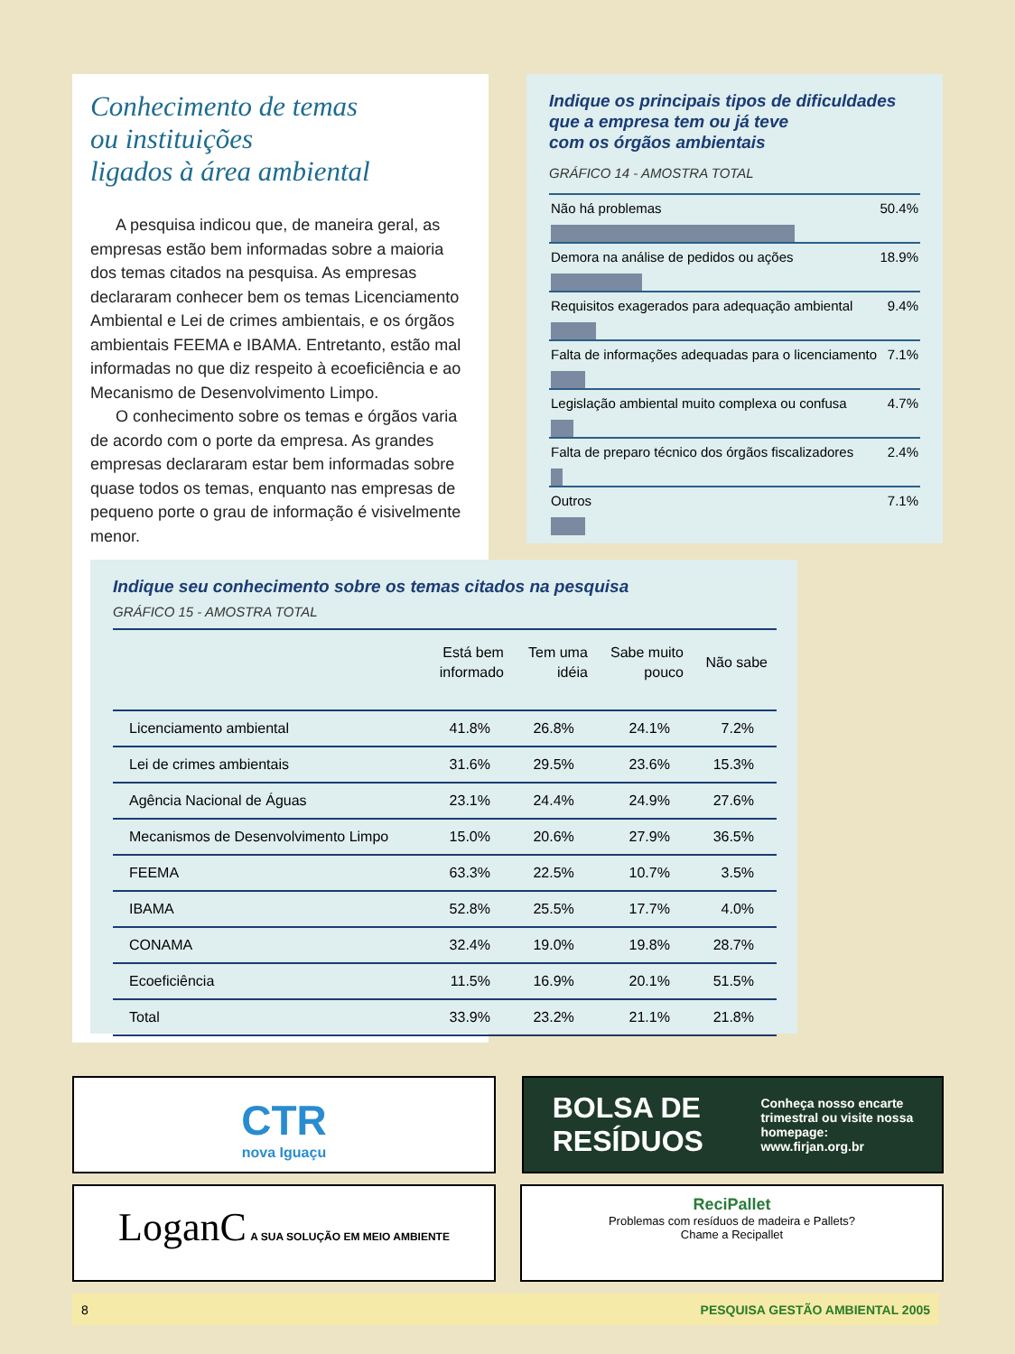Conhecimento de temas
ou instituições
ligados à área ambiental
A pesquisa indicou que, de maneira geral, as empresas estão bem informadas sobre a maioria dos temas citados na pesquisa. As empresas declararam conhecer bem os temas Licenciamento Ambiental e Lei de crimes ambientais, e os órgãos ambientais FEEMA e IBAMA. Entretanto, estão mal informadas no que diz respeito à ecoeficiência e ao Mecanismo de Desenvolvimento Limpo.
O conhecimento sobre os temas e órgãos varia de acordo com o porte da empresa. As grandes empresas declararam estar bem informadas sobre quase todos os temas, enquanto nas empresas de pequeno porte o grau de informação é visivelmente menor.
Indique os principais tipos de dificuldades
que a empresa tem ou já teve
com os órgãos ambientais
GRÁFICO 14 - AMOSTRA TOTAL
Não há problemas 50.4%
Demora na análise de pedidos ou ações 18.9%
Requisitos exagerados para adequação ambiental 9.4%
Falta de informações adequadas para o licenciamento 7.1%
Legislação ambiental muito complexa ou confusa 4.7%
Falta de preparo técnico dos órgãos fiscalizadores 2.4%
Outros 7.1%
Indique seu conhecimento sobre os temas citados na pesquisa
GRÁFICO 15 - AMOSTRA TOTAL
| | Está bem informado | Tem uma idéia | Sabe muito pouco | Não sabe |
| --- | --- | --- | --- | --- |
| Licenciamento ambiental | 41.8% | 26.8% | 24.1% | 7.2% |
| Lei de crimes ambientais | 31.6% | 29.5% | 23.6% | 15.3% |
| Agência Nacional de Águas | 23.1% | 24.4% | 24.9% | 27.6% |
| Mecanismos de Desenvolvimento Limpo | 15.0% | 20.6% | 27.9% | 36.5% |
| FEEMA | 63.3% | 22.5% | 10.7% | 3.5% |
| IBAMA | 52.8% | 25.5% | 17.7% | 4.0% |
| CONAMA | 32.4% | 19.0% | 19.8% | 28.7% |
| Ecoeficiência | 11.5% | 16.9% | 20.1% | 51.5% |
| Total | 33.9% | 23.2% | 21.1% | 21.8% |
CTR
nova Iguaçu
BOLSA DE
RESÍDUOS Conheça nosso encarte
trimestral ou visite nossa
homepage:
www.firjan.org.br
LoganC A SUA SOLUÇÃO EM MEIO AMBIENTE
ReciPallet
Problemas com resíduos de madeira e Pallets?
Chame a Recipallet
8 PESQUISA GESTÃO AMBIENTAL 2005